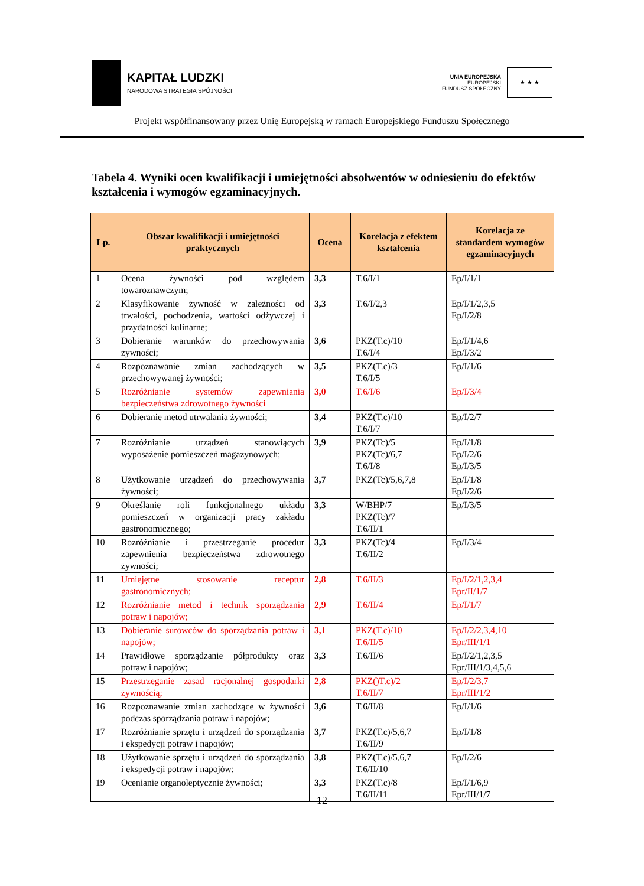KAPITAŁ LUDZKI
NARODOWA STRATEGIA SPÓJNOŚCI
UNIA EUROPEJSKA
EUROPEJSKI
FUNDUSZ SPOŁECZNY
★ ★ ★
Projekt współfinansowany przez Unię Europejską w ramach Europejskiego Funduszu Społecznego
Tabela 4. Wyniki ocen kwalifikacji i umiejętności absolwentów w odniesieniu do efektów kształcenia i wymogów egzaminacyjnych.
| Lp. | Obszar kwalifikacji i umiejętności praktycznych | Ocena | Korelacja z efektem kształcenia | Korelacja ze standardem wymogów egzaminacyjnych |
| --- | --- | --- | --- | --- |
| 1 | Ocena żywności pod względem towaroznawczym; | 3,3 | T.6/I/1 | Ep/I/1/1 |
| 2 | Klasyfikowanie żywność w zależności od trwałości, pochodzenia, wartości odżywczej i przydatności kulinarne; | 3,3 | T.6/I/2,3 | Ep/I/1/2,3,5 Ep/I/2/8 |
| 3 | Dobieranie warunków do przechowywania żywności; | 3,6 | PKZ(T.c)/10 T.6/I/4 | Ep/I/1/4,6 Ep/I/3/2 |
| 4 | Rozpoznawanie zmian zachodzących w przechowywanej żywności; | 3,5 | PKZ(T.c)/3 T.6/I/5 | Ep/I/1/6 |
| 5 | Rozróżnianie systemów zapewniania bezpieczeństwa zdrowotnego żywności | 3,0 | T.6/I/6 | Ep/I/3/4 |
| 6 | Dobieranie metod utrwalania żywności; | 3,4 | PKZ(T.c)/10 T.6/I/7 | Ep/I/2/7 |
| 7 | Rozróżnianie urządzeń stanowiących wyposażenie pomieszczeń magazynowych; | 3,9 | PKZ(Tc)/5 PKZ(Tc)/6,7 T.6/I/8 | Ep/I/1/8 Ep/I/2/6 Ep/I/3/5 |
| 8 | Użytkowanie urządzeń do przechowywania żywności; | 3,7 | PKZ(Tc)/5,6,7,8 | Ep/I/1/8 Ep/I/2/6 |
| 9 | Określanie roli funkcjonalnego układu pomieszczeń w organizacji pracy zakładu gastronomicznego; | 3,3 | W/BHP/7 PKZ(Tc)/7 T.6/II/1 | Ep/I/3/5 |
| 10 | Rozróżnianie i przestrzeganie procedur zapewnienia bezpieczeństwa zdrowotnego żywności; | 3,3 | PKZ(Tc)/4 T.6/II/2 | Ep/I/3/4 |
| 11 | Umiejętne stosowanie receptur gastronomicznych; | 2,8 | T.6/II/3 | Ep/I/2/1,2,3,4 Epr/II/1/7 |
| 12 | Rozróżnianie metod i technik sporządzania potraw i napojów; | 2,9 | T.6/II/4 | Ep/I/1/7 |
| 13 | Dobieranie surowców do sporządzania potraw i napojów; | 3,1 | PKZ(T.c)/10 T.6/II/5 | Ep/I/2/2,3,4,10 Epr/III/1/1 |
| 14 | Prawidłowe sporządzanie półprodukty oraz potraw i napojów; | 3,3 | T.6/II/6 | Ep/I/2/1,2,3,5 Epr/III/1/3,4,5,6 |
| 15 | Przestrzeganie zasad racjonalnej gospodarki żywnością; | 2,8 | PKZ()T.c)/2 T.6/II/7 | Ep/I/2/3,7 Epr/III/1/2 |
| 16 | Rozpoznawanie zmian zachodzące w żywności podczas sporządzania potraw i napojów; | 3,6 | T.6/II/8 | Ep/I/1/6 |
| 17 | Rozróżnianie sprzętu i urządzeń do sporządzania i ekspedycji potraw i napojów; | 3,7 | PKZ(T.c)/5,6,7 T.6/II/9 | Ep/I/1/8 |
| 18 | Użytkowanie sprzętu i urządzeń do sporządzania i ekspedycji potraw i napojów; | 3,8 | PKZ(T.c)/5,6,7 T.6/II/10 | Ep/I/2/6 |
| 19 | Ocenianie organoleptycznie żywności; | 3,3 | PKZ(T.c)/8 T.6/II/11 | Ep/I/1/6,9 Epr/III/1/7 |
12